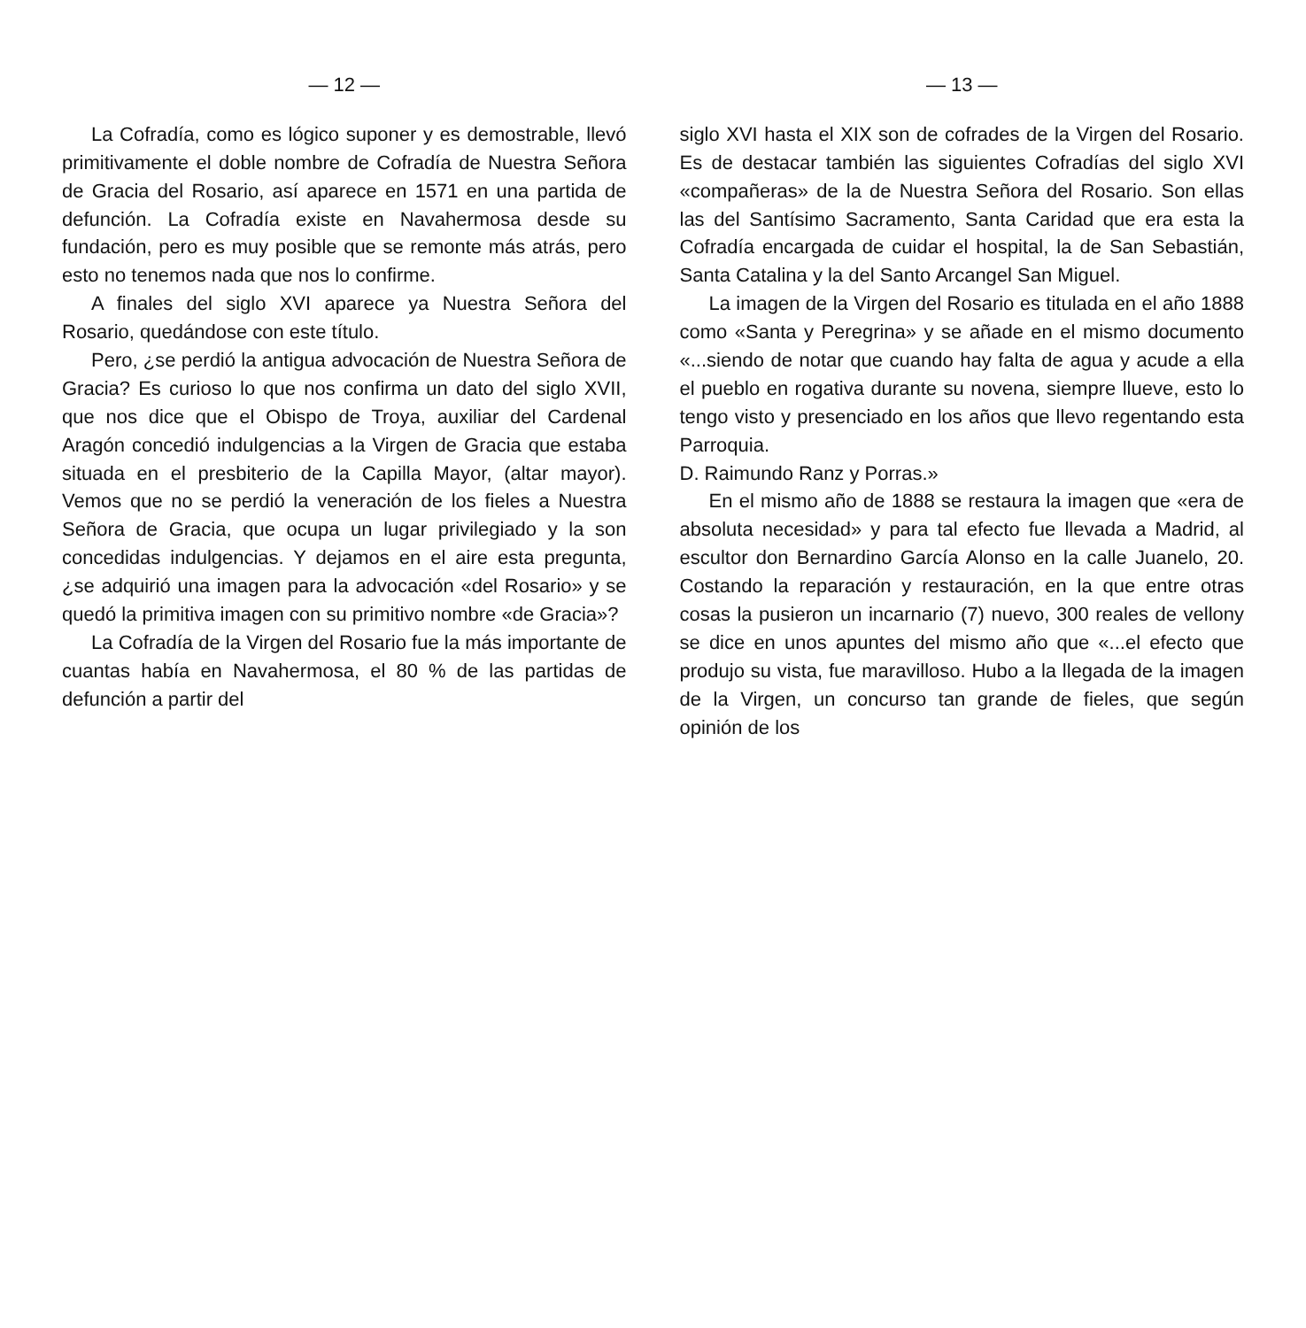— 12 —
La Cofradía, como es lógico suponer y es demostrable, llevó primitivamente el doble nombre de Cofradía de Nuestra Señora de Gracia del Rosario, así aparece en 1571 en una partida de defunción. La Cofradía existe en Navahermosa desde su fundación, pero es muy posible que se remonte más atrás, pero esto no tenemos nada que nos lo confirme.
A finales del siglo XVI aparece ya Nuestra Señora del Rosario, quedándose con este título.
Pero, ¿se perdió la antigua advocación de Nuestra Señora de Gracia? Es curioso lo que nos confirma un dato del siglo XVII, que nos dice que el Obispo de Troya, auxiliar del Cardenal Aragón concedió indulgencias a la Virgen de Gracia que estaba situada en el presbiterio de la Capilla Mayor, (altar mayor). Vemos que no se perdió la veneración de los fieles a Nuestra Señora de Gracia, que ocupa un lugar privilegiado y la son concedidas indulgencias. Y dejamos en el aire esta pregunta, ¿se adquirió una imagen para la advocación «del Rosario» y se quedó la primitiva imagen con su primitivo nombre «de Gracia»?
La Cofradía de la Virgen del Rosario fue la más importante de cuantas había en Navahermosa, el 80 % de las partidas de defunción a partir del
— 13 —
siglo XVI hasta el XIX son de cofrades de la Virgen del Rosario. Es de destacar también las siguientes Cofradías del siglo XVI «compañeras» de la de Nuestra Señora del Rosario. Son ellas las del Santísimo Sacramento, Santa Caridad que era esta la Cofradía encargada de cuidar el hospital, la de San Sebastián, Santa Catalina y la del Santo Arcangel San Miguel.
La imagen de la Virgen del Rosario es titulada en el año 1888 como «Santa y Peregrina» y se añade en el mismo documento «...siendo de notar que cuando hay falta de agua y acude a ella el pueblo en rogativa durante su novena, siempre llueve, esto lo tengo visto y presenciado en los años que llevo regentando esta Parroquia.
D. Raimundo Ranz y Porras.»
En el mismo año de 1888 se restaura la imagen que «era de absoluta necesidad» y para tal efecto fue llevada a Madrid, al escultor don Bernardino García Alonso en la calle Juanelo, 20. Costando la reparación y restauración, en la que entre otras cosas la pusieron un incarnario (7) nuevo, 300 reales de vellony se dice en unos apuntes del mismo año que «...el efecto que produjo su vista, fue maravilloso. Hubo a la llegada de la imagen de la Virgen, un concurso tan grande de fieles, que según opinión de los